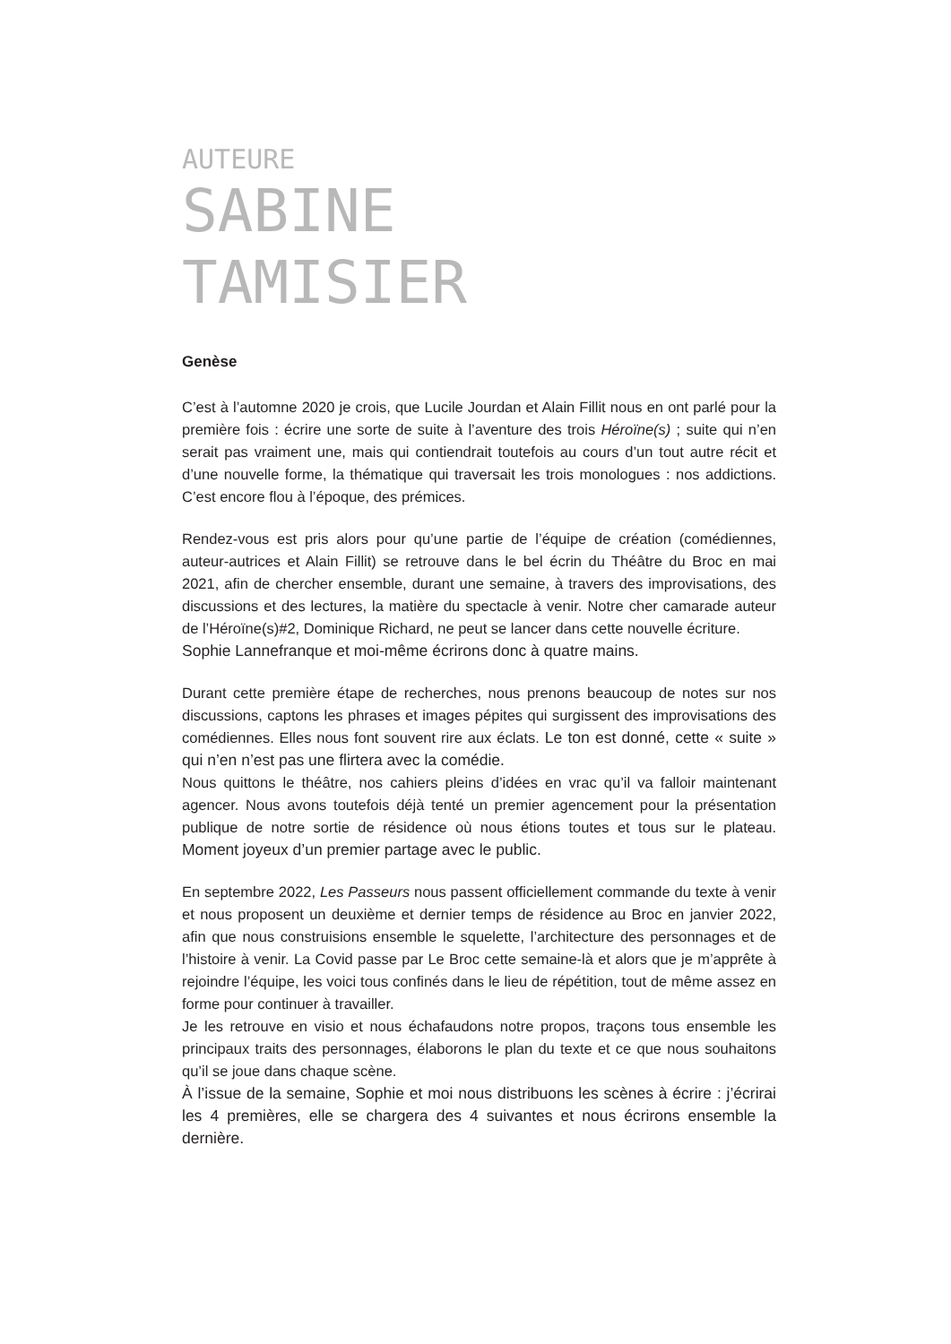AUTEURE
SABINE
TAMISIER
Genèse
C’est à l’automne 2020 je crois, que Lucile Jourdan et Alain Fillit nous en ont parlé pour la première fois : écrire une sorte de suite à l’aventure des trois Héroïne(s) ; suite qui n’en serait pas vraiment une, mais qui contiendrait toutefois au cours d’un tout autre récit et d’une nouvelle forme, la thématique qui traversait les trois monologues : nos addictions. C’est encore flou à l’époque, des prémices.
Rendez-vous est pris alors pour qu’une partie de l’équipe de création (comédiennes, auteur-autrices et Alain Fillit) se retrouve dans le bel écrin du Théâtre du Broc en mai 2021, afin de chercher ensemble, durant une semaine, à travers des improvisations, des discussions et des lectures, la matière du spectacle à venir. Notre cher camarade auteur de l’Héroïne(s)#2, Dominique Richard, ne peut se lancer dans cette nouvelle écriture.
Sophie Lannefranque et moi-même écrirons donc à quatre mains.
Durant cette première étape de recherches, nous prenons beaucoup de notes sur nos discussions, captons les phrases et images pépites qui surgissent des improvisations des comédiennes. Elles nous font souvent rire aux éclats. Le ton est donné, cette « suite » qui n’en n’est pas une flirtera avec la comédie.
Nous quittons le théâtre, nos cahiers pleins d’idées en vrac qu’il va falloir maintenant agencer. Nous avons toutefois déjà tenté un premier agencement pour la présentation publique de notre sortie de résidence où nous étions toutes et tous sur le plateau. Moment joyeux d’un premier partage avec le public.
En septembre 2022, Les Passeurs nous passent officiellement commande du texte à venir et nous proposent un deuxième et dernier temps de résidence au Broc en janvier 2022, afin que nous construisions ensemble le squelette, l’architecture des personnages et de l’histoire à venir. La Covid passe par Le Broc cette semaine-là et alors que je m’apprête à rejoindre l’équipe, les voici tous confinés dans le lieu de répétition, tout de même assez en forme pour continuer à travailler.
Je les retrouve en visio et nous échafaudons notre propos, traçons tous ensemble les principaux traits des personnages, élaborons le plan du texte et ce que nous souhaitons qu’il se joue dans chaque scène.
À l’issue de la semaine, Sophie et moi nous distribuons les scènes à écrire : j’écrirai les 4 premières, elle se chargera des 4 suivantes et nous écrirons ensemble la dernière.